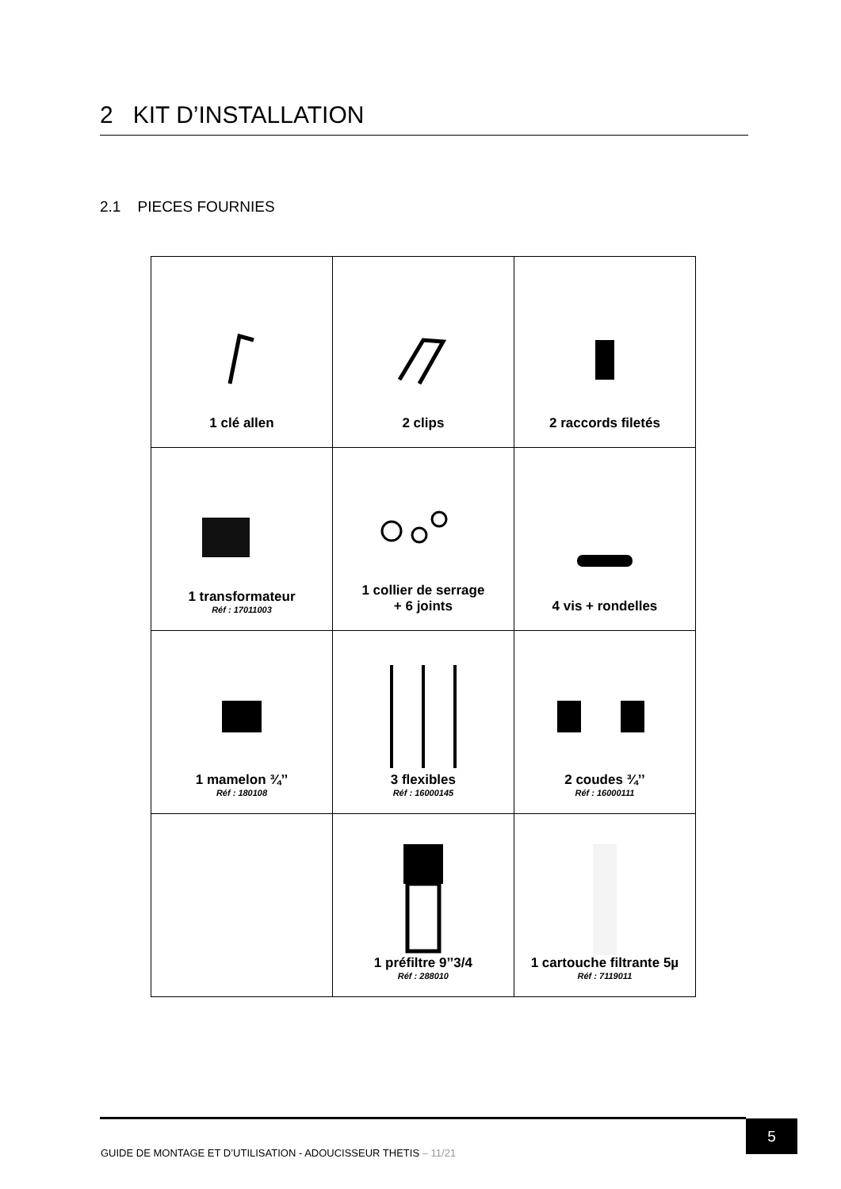2 KIT D’INSTALLATION
2.1 PIECES FOURNIES
| 1 clé allen | 2 clips | 2 raccords filetés |
| 1 transformateur Réf : 17011003 | 1 collier de serrage + 6 joints | 4 vis + rondelles |
| 1 mamelon ¾’’ Réf : 180108 | 3 flexibles Réf : 16000145 | 2 coudes ¾’’ Réf : 16000111 |
| | 1 préfiltre 9’’3/4 Réf : 288010 | 1 cartouche filtrante 5µ Réf : 7119011 |
5
GUIDE DE MONTAGE ET D’UTILISATION - ADOUCISSEUR THETIS – 11/21